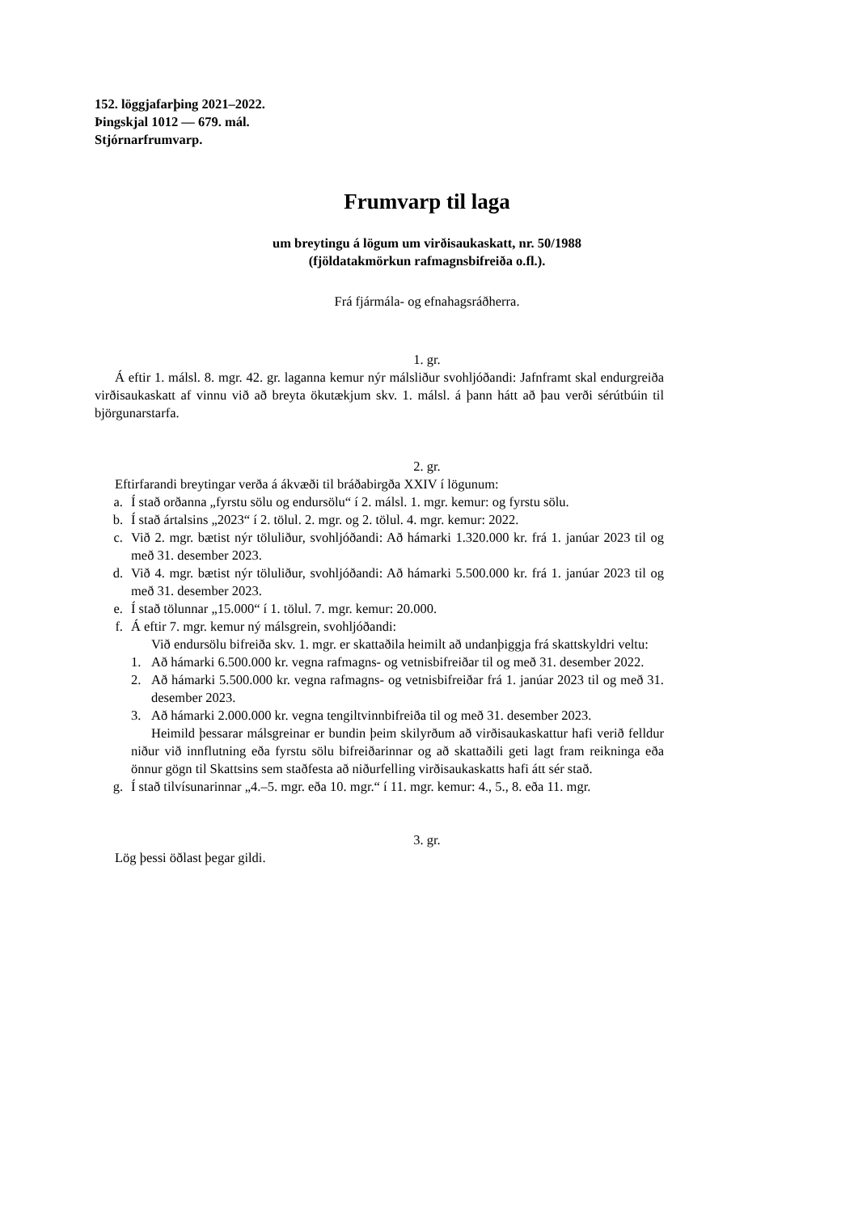152. löggjafarþing 2021–2022.
Þingskjal 1012 — 679. mál.
Stjórnarfrumvarp.
Frumvarp til laga
um breytingu á lögum um virðisaukaskatt, nr. 50/1988
(fjöldatakmörkun rafmagnsbifreiða o.fl.).
Frá fjármála- og efnahagsráðherra.
1. gr.
Á eftir 1. málsl. 8. mgr. 42. gr. laganna kemur nýr málsliður svohljóðandi: Jafnframt skal endurgreiða virðisaukaskatt af vinnu við að breyta ökutækjum skv. 1. málsl. á þann hátt að þau verði sérútbúin til björgunarstarfa.
2. gr.
Eftirfarandi breytingar verða á ákvæði til bráðabirgða XXIV í lögunum:
a. Í stað orðanna „fyrstu sölu og endursölu“ í 2. málsl. 1. mgr. kemur: og fyrstu sölu.
b. Í stað ártalsins „2023“ í 2. tölul. 2. mgr. og 2. tölul. 4. mgr. kemur: 2022.
c. Við 2. mgr. bætist nýr töluliður, svohljóðandi: Að hámarki 1.320.000 kr. frá 1. janúar 2023 til og með 31. desember 2023.
d. Við 4. mgr. bætist nýr töluliður, svohljóðandi: Að hámarki 5.500.000 kr. frá 1. janúar 2023 til og með 31. desember 2023.
e. Í stað tölunnar „15.000“ í 1. tölul. 7. mgr. kemur: 20.000.
f. Á eftir 7. mgr. kemur ný málsgrein, svohljóðandi:
Við endursölu bifreiða skv. 1. mgr. er skattaðila heimilt að undanþiggja frá skatt­skyldri veltu:
1. Að hámarki 6.500.000 kr. vegna rafmagns- og vetnisbifreiðar til og með 31. desember 2022.
2. Að hámarki 5.500.000 kr. vegna rafmagns- og vetnisbifreiðar frá 1. janúar 2023 til og með 31. desember 2023.
3. Að hámarki 2.000.000 kr. vegna tengiltvinnbifreiða til og með 31. desember 2023.
Heimild þessarar málsgreinar er bundin þeim skilyrðum að virðisaukaskattur hafi verið felldur niður við innflutning eða fyrstu sölu bifreiðarinnar og að skattaðili geti lagt fram reikninga eða önnur gögn til Skattsins sem staðfesta að niðurfelling virðisaukaskatts hafi átt sér stað.
g. Í stað tilvísunarinnar „4.–5. mgr. eða 10. mgr.“ í 11. mgr. kemur: 4., 5., 8. eða 11. mgr.
3. gr.
Lög þessi öðlast þegar gildi.